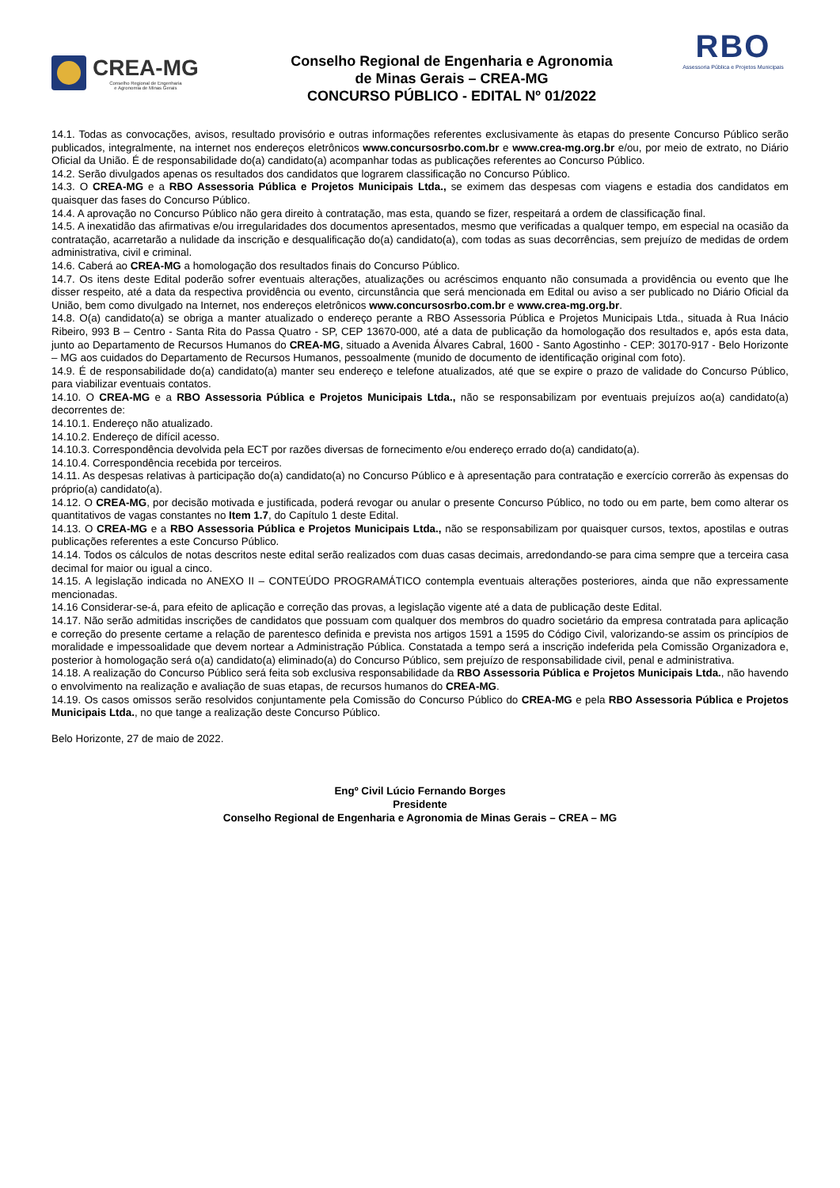CREA-MG
Conselho Regional de Engenharia
e Agronomia de Minas Gerais
Conselho Regional de Engenharia e Agronomia
de Minas Gerais – CREA-MG
CONCURSO PÚBLICO - EDITAL Nº 01/2022
RBO
Assessoria Pública e Projetos Municipais
14.1. Todas as convocações, avisos, resultado provisório e outras informações referentes exclusivamente às etapas do presente Concurso Público serão publicados, integralmente, na internet nos endereços eletrônicos www.concursosrbo.com.br e www.crea-mg.org.br e/ou, por meio de extrato, no Diário Oficial da União. É de responsabilidade do(a) candidato(a) acompanhar todas as publicações referentes ao Concurso Público.
14.2. Serão divulgados apenas os resultados dos candidatos que lograrem classificação no Concurso Público.
14.3. O CREA-MG e a RBO Assessoria Pública e Projetos Municipais Ltda., se eximem das despesas com viagens e estadia dos candidatos em quaisquer das fases do Concurso Público.
14.4. A aprovação no Concurso Público não gera direito à contratação, mas esta, quando se fizer, respeitará a ordem de classificação final.
14.5. A inexatidão das afirmativas e/ou irregularidades dos documentos apresentados, mesmo que verificadas a qualquer tempo, em especial na ocasião da contratação, acarretarão a nulidade da inscrição e desqualificação do(a) candidato(a), com todas as suas decorrências, sem prejuízo de medidas de ordem administrativa, civil e criminal.
14.6. Caberá ao CREA-MG a homologação dos resultados finais do Concurso Público.
14.7. Os itens deste Edital poderão sofrer eventuais alterações, atualizações ou acréscimos enquanto não consumada a providência ou evento que lhe disser respeito, até a data da respectiva providência ou evento, circunstância que será mencionada em Edital ou aviso a ser publicado no Diário Oficial da União, bem como divulgado na Internet, nos endereços eletrônicos www.concursosrbo.com.br e www.crea-mg.org.br.
14.8. O(a) candidato(a) se obriga a manter atualizado o endereço perante a RBO Assessoria Pública e Projetos Municipais Ltda., situada à Rua Inácio Ribeiro, 993 B – Centro - Santa Rita do Passa Quatro - SP, CEP 13670-000, até a data de publicação da homologação dos resultados e, após esta data, junto ao Departamento de Recursos Humanos do CREA-MG, situado a Avenida Álvares Cabral, 1600 - Santo Agostinho - CEP: 30170-917 - Belo Horizonte – MG aos cuidados do Departamento de Recursos Humanos, pessoalmente (munido de documento de identificação original com foto).
14.9. É de responsabilidade do(a) candidato(a) manter seu endereço e telefone atualizados, até que se expire o prazo de validade do Concurso Público, para viabilizar eventuais contatos.
14.10. O CREA-MG e a RBO Assessoria Pública e Projetos Municipais Ltda., não se responsabilizam por eventuais prejuízos ao(a) candidato(a) decorrentes de:
14.10.1. Endereço não atualizado.
14.10.2. Endereço de difícil acesso.
14.10.3. Correspondência devolvida pela ECT por razões diversas de fornecimento e/ou endereço errado do(a) candidato(a).
14.10.4. Correspondência recebida por terceiros.
14.11. As despesas relativas à participação do(a) candidato(a) no Concurso Público e à apresentação para contratação e exercício correrão às expensas do próprio(a) candidato(a).
14.12. O CREA-MG, por decisão motivada e justificada, poderá revogar ou anular o presente Concurso Público, no todo ou em parte, bem como alterar os quantitativos de vagas constantes no Item 1.7, do Capítulo 1 deste Edital.
14.13. O CREA-MG e a RBO Assessoria Pública e Projetos Municipais Ltda., não se responsabilizam por quaisquer cursos, textos, apostilas e outras publicações referentes a este Concurso Público.
14.14. Todos os cálculos de notas descritos neste edital serão realizados com duas casas decimais, arredondando-se para cima sempre que a terceira casa decimal for maior ou igual a cinco.
14.15. A legislação indicada no ANEXO II – CONTEÚDO PROGRAMÁTICO contempla eventuais alterações posteriores, ainda que não expressamente mencionadas.
14.16 Considerar-se-á, para efeito de aplicação e correção das provas, a legislação vigente até a data de publicação deste Edital.
14.17. Não serão admitidas inscrições de candidatos que possuam com qualquer dos membros do quadro societário da empresa contratada para aplicação e correção do presente certame a relação de parentesco definida e prevista nos artigos 1591 a 1595 do Código Civil, valorizando-se assim os princípios de moralidade e impessoalidade que devem nortear a Administração Pública. Constatada a tempo será a inscrição indeferida pela Comissão Organizadora e, posterior à homologação será o(a) candidato(a) eliminado(a) do Concurso Público, sem prejuízo de responsabilidade civil, penal e administrativa.
14.18. A realização do Concurso Público será feita sob exclusiva responsabilidade da RBO Assessoria Pública e Projetos Municipais Ltda., não havendo o envolvimento na realização e avaliação de suas etapas, de recursos humanos do CREA-MG.
14.19. Os casos omissos serão resolvidos conjuntamente pela Comissão do Concurso Público do CREA-MG e pela RBO Assessoria Pública e Projetos Municipais Ltda., no que tange a realização deste Concurso Público.
Belo Horizonte, 27 de maio de 2022.
Engº Civil Lúcio Fernando Borges
Presidente
Conselho Regional de Engenharia e Agronomia de Minas Gerais – CREA – MG